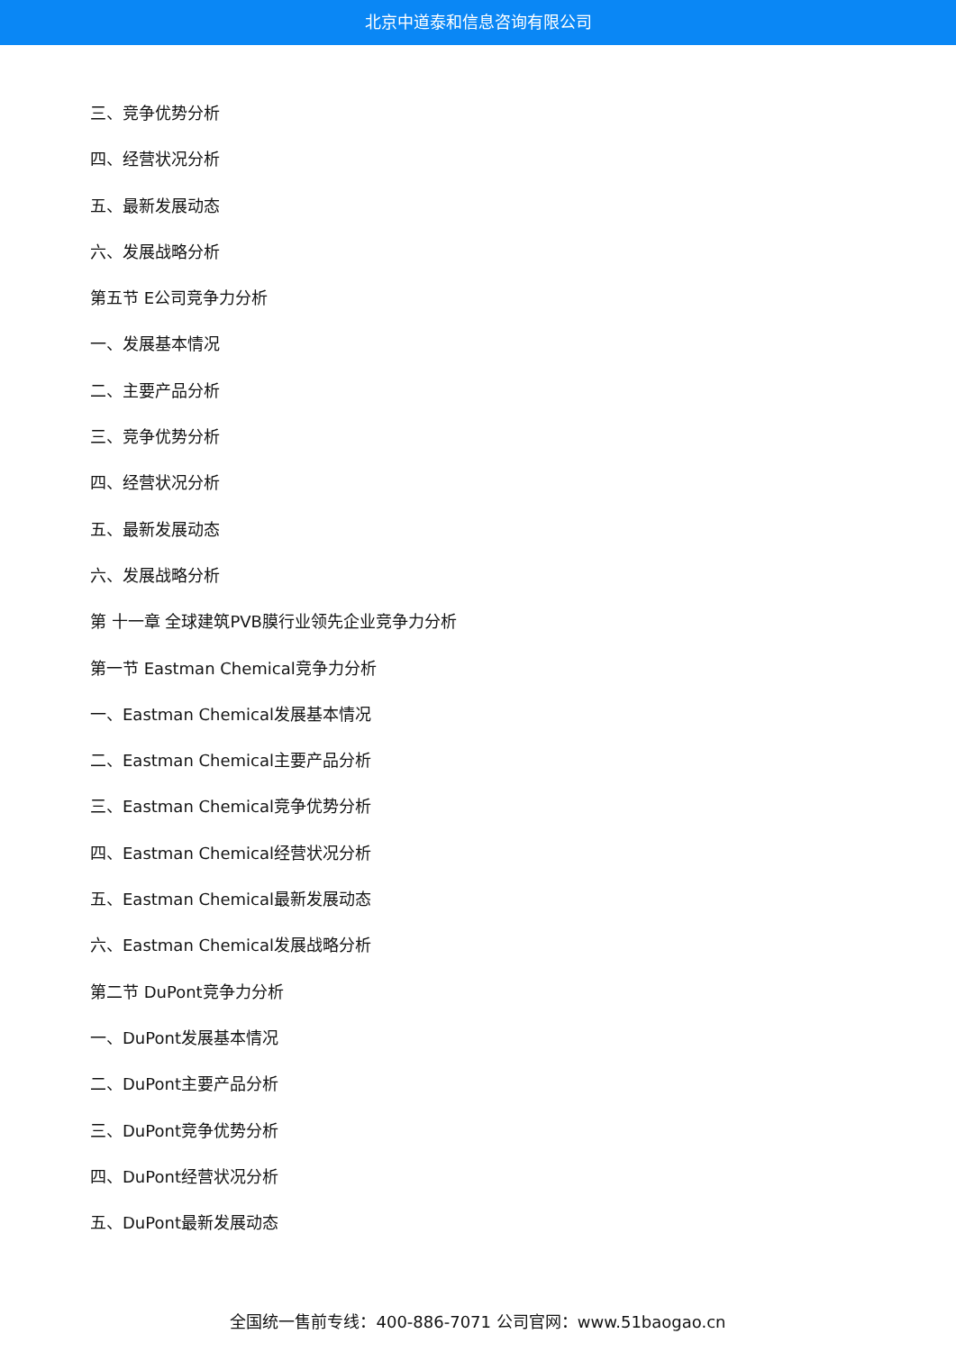北京中道泰和信息咨询有限公司
三、竞争优势分析
四、经营状况分析
五、最新发展动态
六、发展战略分析
第五节 E公司竞争力分析
一、发展基本情况
二、主要产品分析
三、竞争优势分析
四、经营状况分析
五、最新发展动态
六、发展战略分析
第 十一章 全球建筑PVB膜行业领先企业竞争力分析
第一节 Eastman Chemical竞争力分析
一、Eastman Chemical发展基本情况
二、Eastman Chemical主要产品分析
三、Eastman Chemical竞争优势分析
四、Eastman Chemical经营状况分析
五、Eastman Chemical最新发展动态
六、Eastman Chemical发展战略分析
第二节 DuPont竞争力分析
一、DuPont发展基本情况
二、DuPont主要产品分析
三、DuPont竞争优势分析
四、DuPont经营状况分析
五、DuPont最新发展动态
全国统一售前专线：400-886-7071 公司官网：www.51baogao.cn